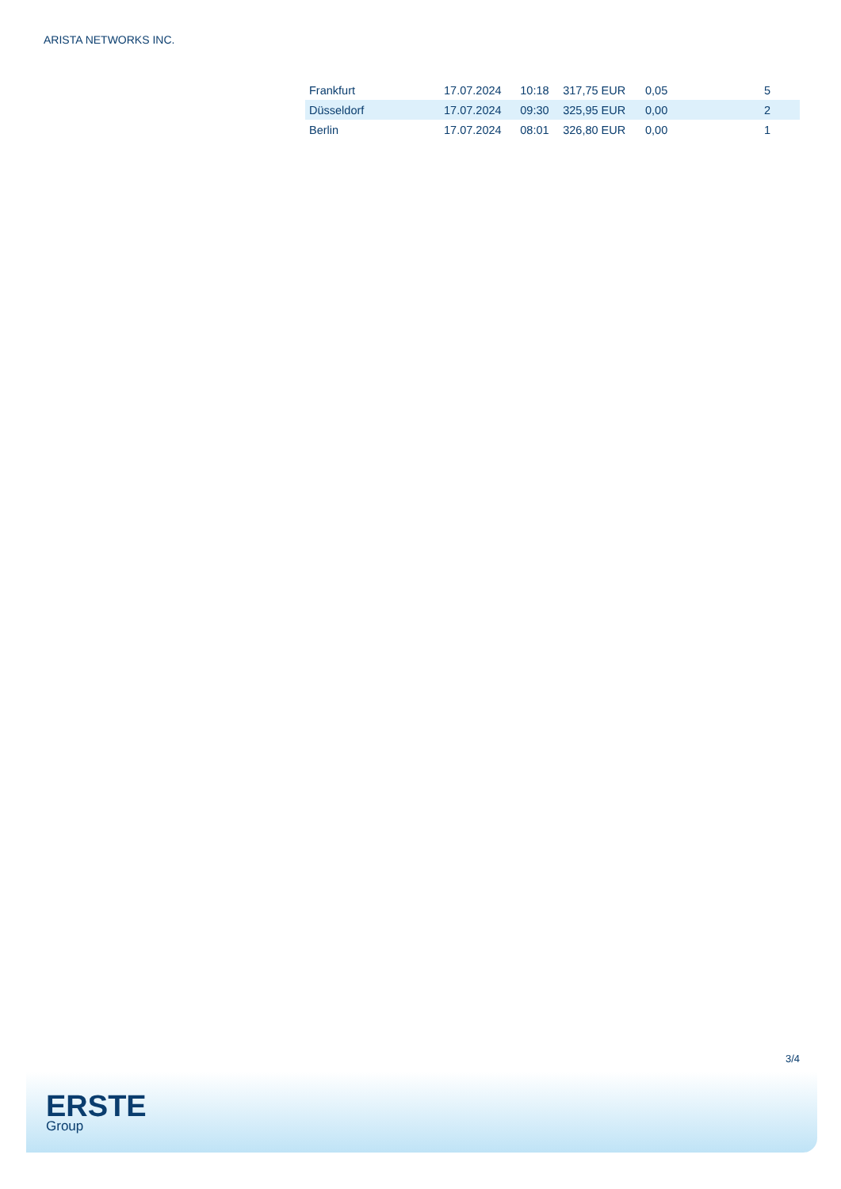ARISTA NETWORKS INC.
| Frankfurt | 17.07.2024 | 10:18 | 317,75 EUR | 0,05 | 5 |
| Düsseldorf | 17.07.2024 | 09:30 | 325,95 EUR | 0,00 | 2 |
| Berlin | 17.07.2024 | 08:01 | 326,80 EUR | 0,00 | 1 |
3/4
ERSTE
Group